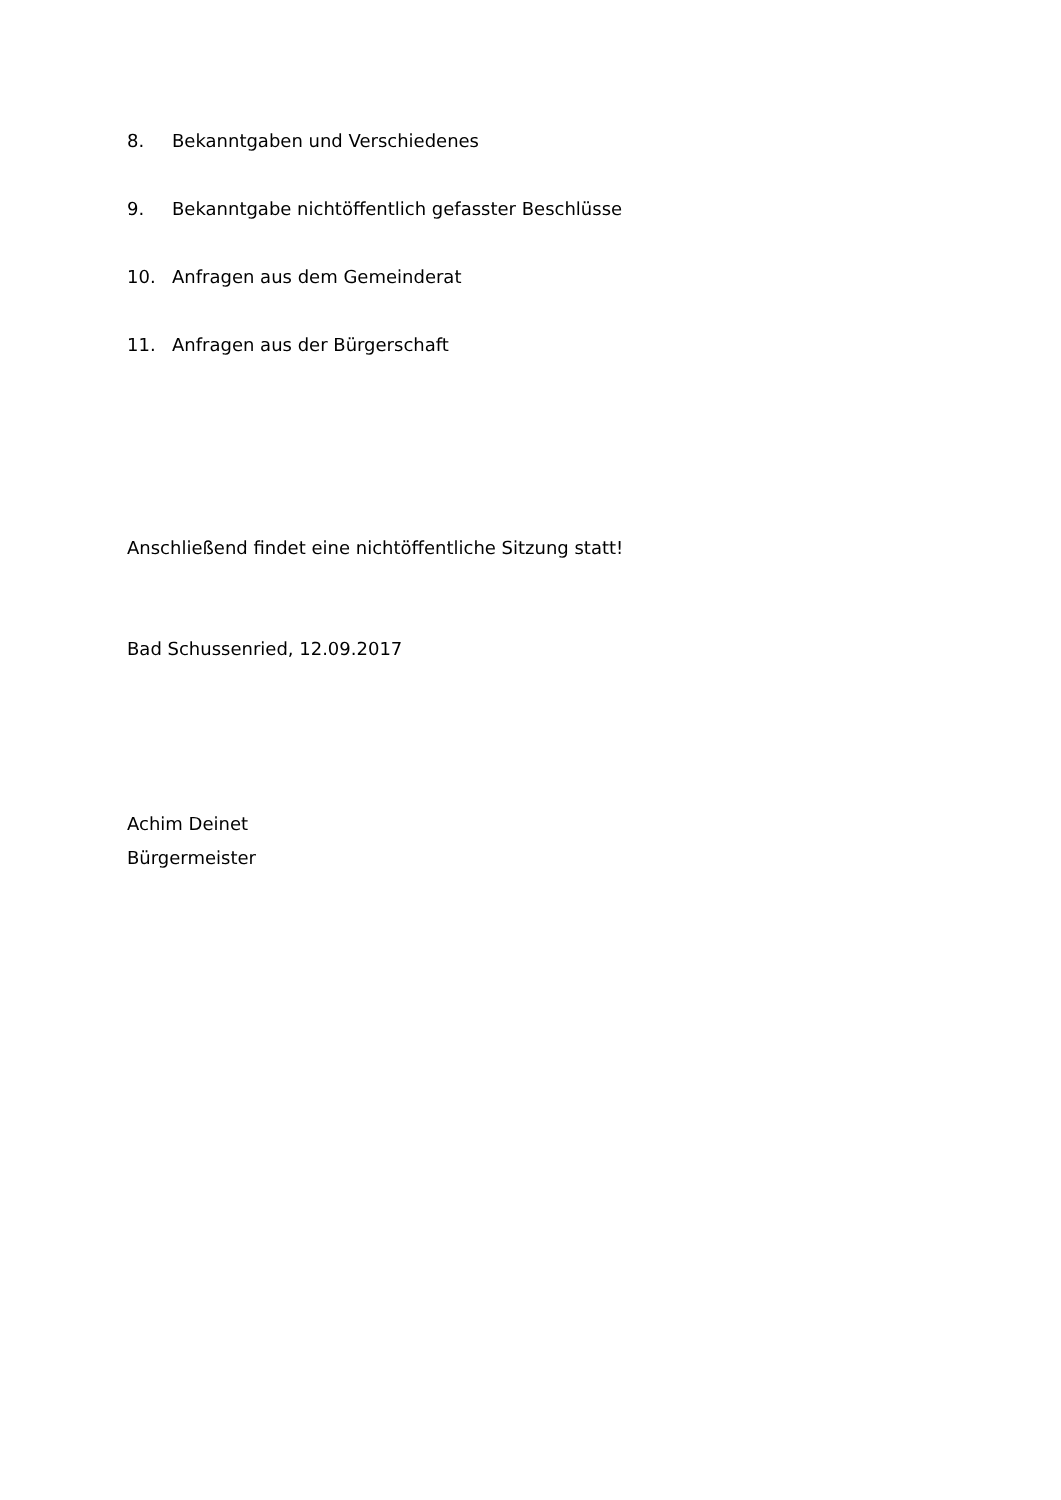8. Bekanntgaben und Verschiedenes
9. Bekanntgabe nichtöffentlich gefasster Beschlüsse
10. Anfragen aus dem Gemeinderat
11. Anfragen aus der Bürgerschaft
Anschließend findet eine nichtöffentliche Sitzung statt!
Bad Schussenried, 12.09.2017
Achim Deinet
Bürgermeister